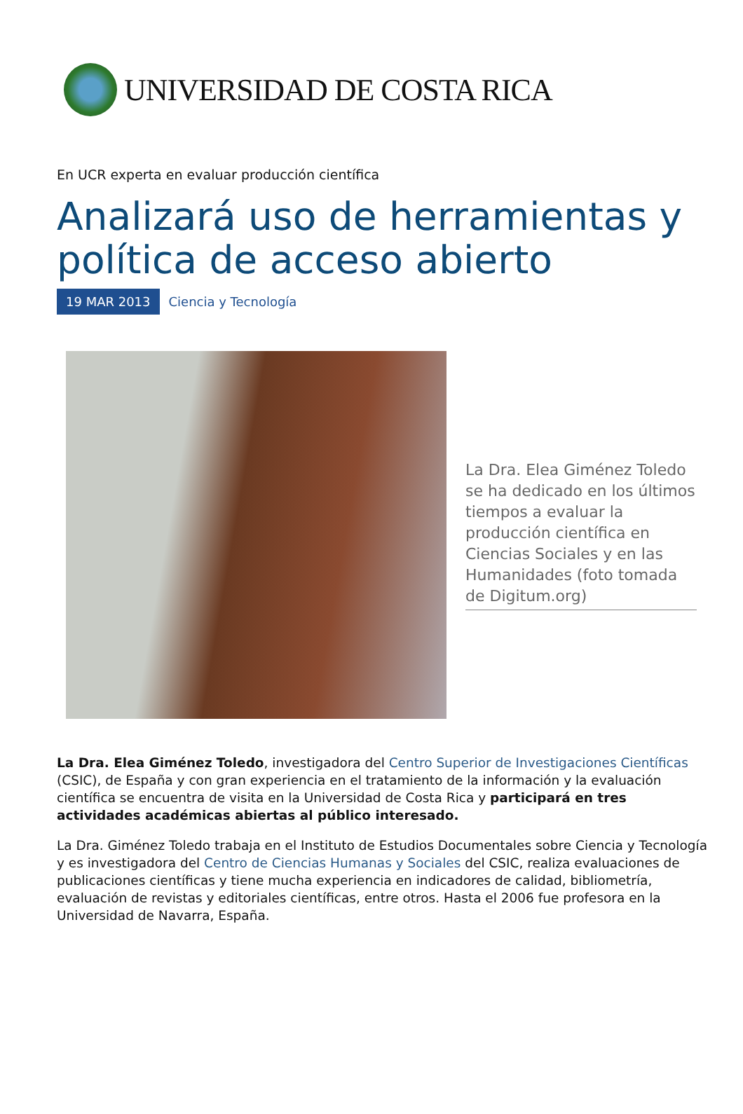UNIVERSIDAD DE COSTA RICA
En UCR experta en evaluar producción científica
Analizará uso de herramientas y política de acceso abierto
19 MAR 2013 Ciencia y Tecnología
La Dra. Elea Giménez Toledo se ha dedicado en los últimos tiempos a evaluar la producción científica en Ciencias Sociales y en las Humanidades (foto tomada de Digitum.org)
La Dra. Elea Giménez Toledo, investigadora del Centro Superior de Investigaciones Científicas (CSIC), de España y con gran experiencia en el tratamiento de la información y la evaluación científica se encuentra de visita en la Universidad de Costa Rica y participará en tres actividades académicas abiertas al público interesado.
La Dra. Giménez Toledo trabaja en el Instituto de Estudios Documentales sobre Ciencia y Tecnología y es investigadora del Centro de Ciencias Humanas y Sociales del CSIC, realiza evaluaciones de publicaciones científicas y tiene mucha experiencia en indicadores de calidad, bibliometría, evaluación de revistas y editoriales científicas, entre otros. Hasta el 2006 fue profesora en la Universidad de Navarra, España.